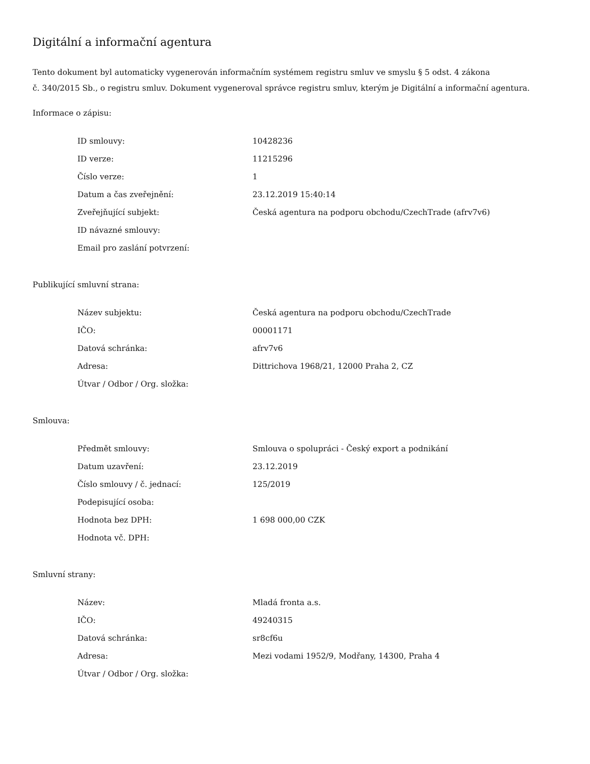Digitální a informační agentura
Tento dokument byl automaticky vygenerován informačním systémem registru smluv ve smyslu § 5 odst. 4 zákona
č. 340/2015 Sb., o registru smluv. Dokument vygeneroval správce registru smluv, kterým je Digitální a informační agentura.
Informace o zápisu:
| ID smlouvy: | 10428236 |
| ID verze: | 11215296 |
| Číslo verze: | 1 |
| Datum a čas zveřejnění: | 23.12.2019 15:40:14 |
| Zveřejňující subjekt: | Česká agentura na podporu obchodu/CzechTrade (afrv7v6) |
| ID návazné smlouvy: | |
| Email pro zaslání potvrzení: | |
Publikující smluvní strana:
| Název subjektu: | Česká agentura na podporu obchodu/CzechTrade |
| IČO: | 00001171 |
| Datová schránka: | afrv7v6 |
| Adresa: | Dittrichova 1968/21, 12000 Praha 2, CZ |
| Útvar / Odbor / Org. složka: | |
Smlouva:
| Předmět smlouvy: | Smlouva o spolupráci - Český export a podnikání |
| Datum uzavření: | 23.12.2019 |
| Číslo smlouvy / č. jednací: | 125/2019 |
| Podepisující osoba: | |
| Hodnota bez DPH: | 1 698 000,00 CZK |
| Hodnota vč. DPH: | |
Smluvní strany:
| Název: | Mladá fronta a.s. |
| IČO: | 49240315 |
| Datová schránka: | sr8cf6u |
| Adresa: | Mezi vodami 1952/9, Modřany, 14300, Praha 4 |
| Útvar / Odbor / Org. složka: | |